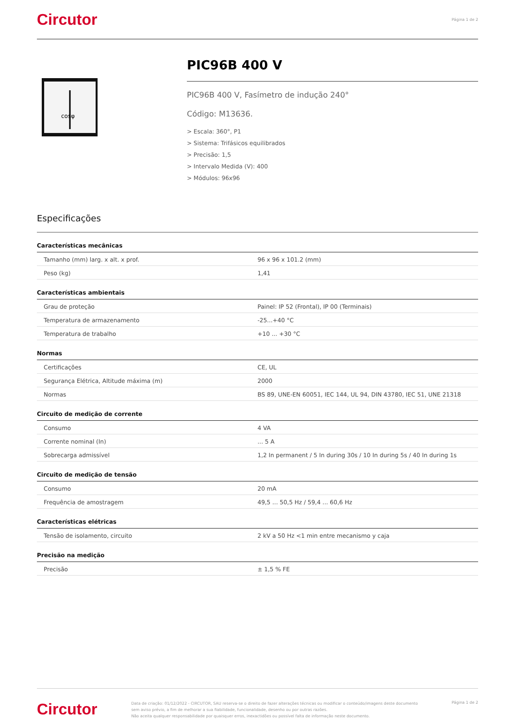Circutor
Página 1 de 2
cosφ
PIC96B 400 V
PIC96B 400 V, Fasímetro de indução 240°
Código: M13636.
> Escala: 360°, P1
> Sistema: Trifásicos equilibrados
> Precisão: 1,5
> Intervalo Medida (V): 400
> Módulos: 96x96
Especificações
Características mecânicas
| Tamanho (mm) larg. x alt. x prof. | 96 x 96 x 101.2 (mm) |
| Peso (kg) | 1,41 |
Características ambientais
| Grau de proteção | Painel: IP 52 (Frontal), IP 00 (Terminais) |
| Temperatura de armazenamento | -25...+40 °C |
| Temperatura de trabalho | +10 ... +30 °C |
Normas
| Certificações | CE, UL |
| Segurança Elétrica, Altitude máxima (m) | 2000 |
| Normas | BS 89, UNE-EN 60051, IEC 144, UL 94, DIN 43780, IEC 51, UNE 21318 |
Circuito de medição de corrente
| Consumo | 4 VA |
| Corrente nominal (In) | ... 5 A |
| Sobrecarga admissível | 1,2 In permanent / 5 In during 30s / 10 In during 5s / 40 In during 1s |
Circuito de medição de tensão
| Consumo | 20 mA |
| Frequência de amostragem | 49,5 ... 50,5 Hz / 59,4 ... 60,6 Hz |
Características elétricas
| Tensão de isolamento, circuito | 2 kV a 50 Hz <1 min entre mecanismo y caja |
Precisão na medição
| Precisão | ± 1,5 % FE |
Circutor
Data de criação: 01/12/2022 - CIRCUTOR, SAU reserva-se o direito de fazer alterações técnicas ou modificar o conteúdo/imagens deste documento sem aviso prévio, a fim de melhorar a sua fiabilidade, funcionalidade, desenho ou por outras razões.
Não aceita qualquer responsabilidade por quaisquer erros, inexactidões ou possível falta de informação neste documento.
Página 1 de 2